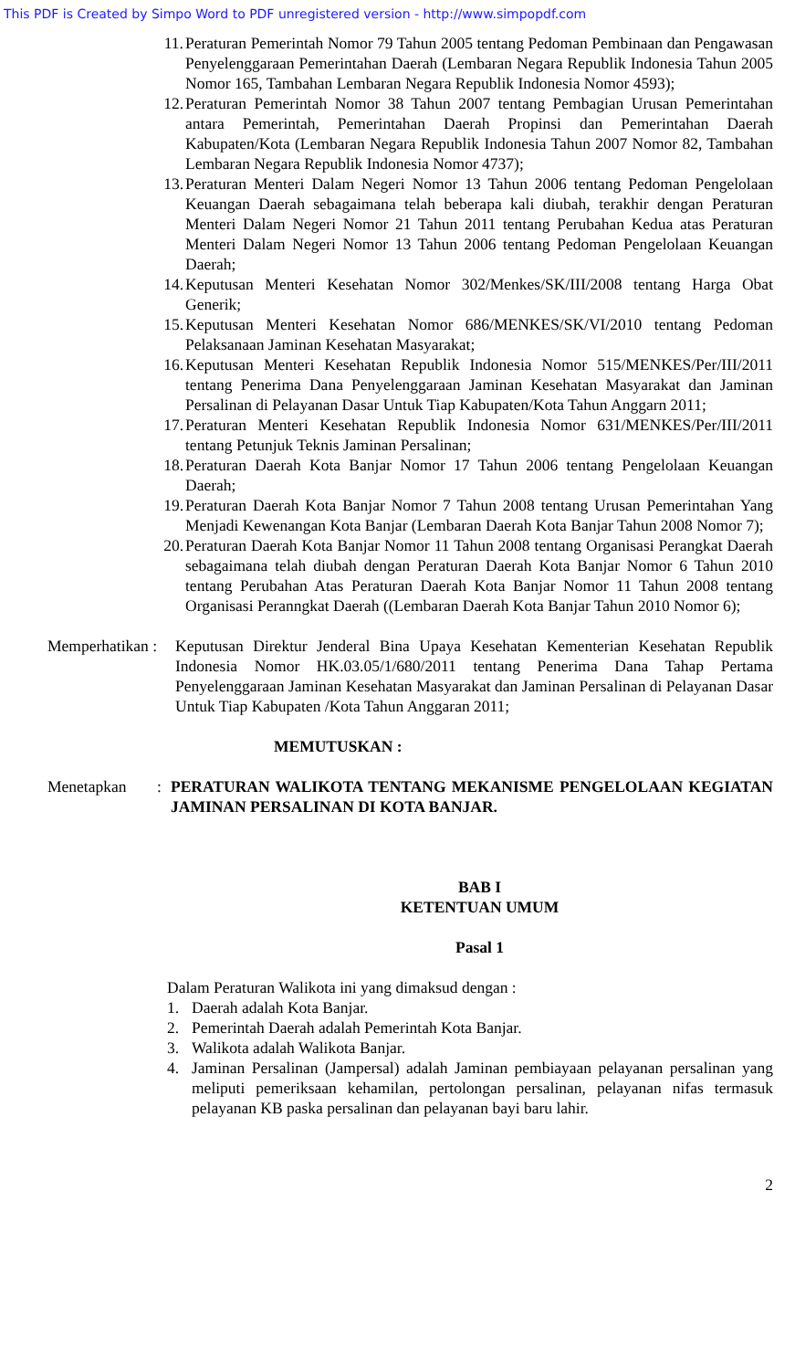This PDF is Created by Simpo Word to PDF unregistered version - http://www.simpopdf.com
11.
Peraturan Pemerintah Nomor 79 Tahun 2005 tentang Pedoman Pembinaan dan Pengawasan Penyelenggaraan Pemerintahan Daerah (Lembaran Negara Republik Indonesia Tahun 2005 Nomor 165, Tambahan Lembaran Negara Republik Indonesia Nomor 4593);
12.
Peraturan Pemerintah Nomor 38 Tahun 2007 tentang Pembagian Urusan Pemerintahan antara Pemerintah, Pemerintahan Daerah Propinsi dan Pemerintahan Daerah Kabupaten/Kota (Lembaran Negara Republik Indonesia Tahun 2007 Nomor 82, Tambahan Lembaran Negara Republik Indonesia Nomor 4737);
13.
Peraturan Menteri Dalam Negeri Nomor 13 Tahun 2006 tentang Pedoman Pengelolaan Keuangan Daerah sebagaimana telah beberapa kali diubah, terakhir dengan Peraturan Menteri Dalam Negeri Nomor 21 Tahun 2011 tentang Perubahan Kedua atas Peraturan Menteri Dalam Negeri Nomor 13 Tahun 2006 tentang Pedoman Pengelolaan Keuangan Daerah;
14.
Keputusan Menteri Kesehatan Nomor 302/Menkes/SK/III/2008 tentang Harga Obat Generik;
15.
Keputusan Menteri Kesehatan Nomor 686/MENKES/SK/VI/2010 tentang Pedoman Pelaksanaan Jaminan Kesehatan Masyarakat;
16.
Keputusan Menteri Kesehatan Republik Indonesia Nomor 515/MENKES/Per/III/2011 tentang Penerima Dana Penyelenggaraan Jaminan Kesehatan Masyarakat dan Jaminan Persalinan di Pelayanan Dasar Untuk Tiap Kabupaten/Kota Tahun Anggarn 2011;
17.
Peraturan Menteri Kesehatan Republik Indonesia Nomor 631/MENKES/Per/III/2011 tentang Petunjuk Teknis Jaminan Persalinan;
18.
Peraturan Daerah Kota Banjar Nomor 17 Tahun 2006 tentang Pengelolaan Keuangan Daerah;
19.
Peraturan Daerah Kota Banjar Nomor 7 Tahun 2008 tentang Urusan Pemerintahan Yang Menjadi Kewenangan Kota Banjar (Lembaran Daerah Kota Banjar Tahun 2008 Nomor 7);
20.
Peraturan Daerah Kota Banjar Nomor 11 Tahun 2008 tentang Organisasi Perangkat Daerah sebagaimana telah diubah dengan Peraturan Daerah Kota Banjar Nomor 6 Tahun 2010 tentang Perubahan Atas Peraturan Daerah Kota Banjar Nomor 11 Tahun 2008 tentang Organisasi Peranngkat Daerah ((Lembaran Daerah Kota Banjar Tahun 2010 Nomor 6);
Memperhatikan :
Keputusan Direktur Jenderal Bina Upaya Kesehatan Kementerian Kesehatan Republik Indonesia Nomor HK.03.05/1/680/2011 tentang Penerima Dana Tahap Pertama Penyelenggaraan Jaminan Kesehatan Masyarakat dan Jaminan Persalinan di Pelayanan Dasar Untuk Tiap Kabupaten /Kota Tahun Anggaran 2011;
MEMUTUSKAN :
Menetapkan : PERATURAN WALIKOTA TENTANG MEKANISME PENGELOLAAN KEGIATAN JAMINAN PERSALINAN DI KOTA BANJAR.
BAB I
KETENTUAN UMUM
Pasal 1
Dalam Peraturan Walikota ini yang dimaksud dengan :
1. Daerah adalah Kota Banjar.
2. Pemerintah Daerah adalah Pemerintah Kota Banjar.
3. Walikota adalah Walikota Banjar.
4. Jaminan Persalinan (Jampersal) adalah Jaminan pembiayaan pelayanan persalinan yang meliputi pemeriksaan kehamilan, pertolongan persalinan, pelayanan nifas termasuk pelayanan KB paska persalinan dan pelayanan bayi baru lahir.
2